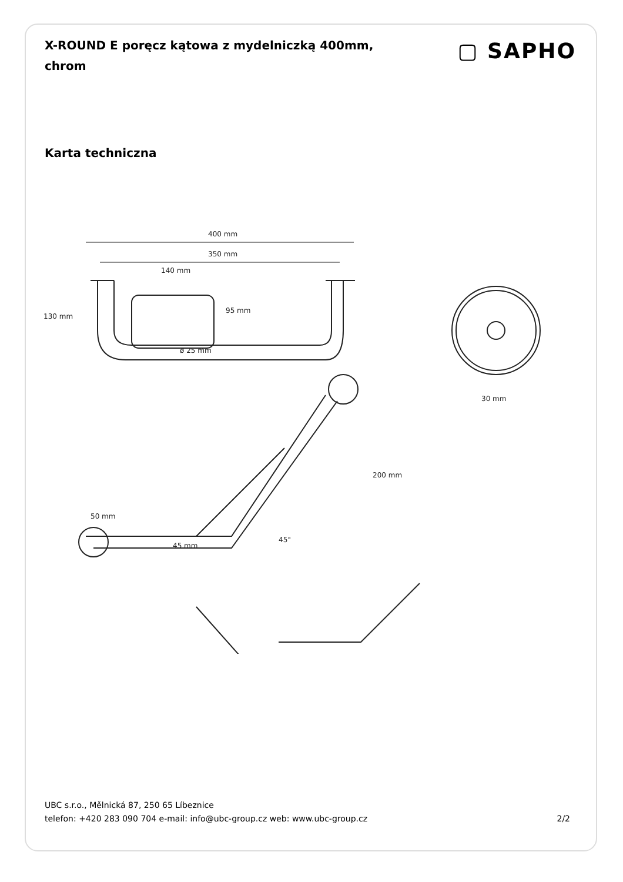X-ROUND E poręcz kątowa z mydelniczką 400mm, chrom
▢ SAPHO
Karta techniczna
400 mm
350 mm
140 mm
130 mm
95 mm
ø 25 mm
50 mm
45 mm
45°
200 mm
30 mm
UBC s.r.o., Mělnická 87, 250 65 Líbeznice
telefon: +420 283 090 704 e-mail: info@ubc-group.cz web: www.ubc-group.cz
2/2